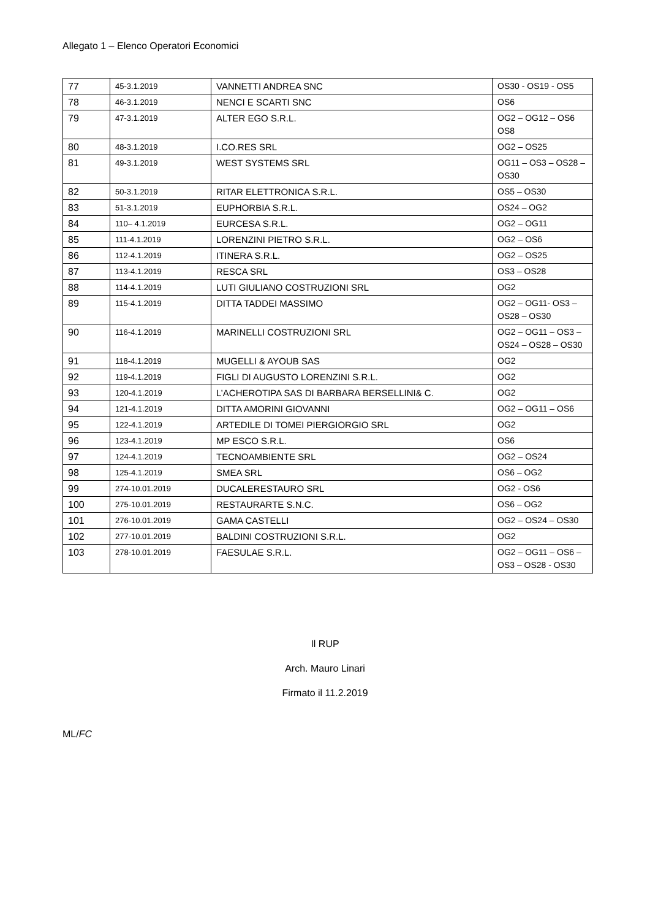Allegato 1 – Elenco Operatori Economici
| 77 | 45-3.1.2019 | VANNETTI ANDREA SNC | OS30 - OS19 - OS5 |
| 78 | 46-3.1.2019 | NENCI E SCARTI SNC | OS6 |
| 79 | 47-3.1.2019 | ALTER EGO S.R.L. | OG2 – OG12 – OS6 OS8 |
| 80 | 48-3.1.2019 | I.CO.RES SRL | OG2 – OS25 |
| 81 | 49-3.1.2019 | WEST SYSTEMS SRL | OG11 – OS3 – OS28 – OS30 |
| 82 | 50-3.1.2019 | RITAR ELETTRONICA S.R.L. | OS5 – OS30 |
| 83 | 51-3.1.2019 | EUPHORBIA S.R.L. | OS24 – OG2 |
| 84 | 110– 4.1.2019 | EURCESA S.R.L. | OG2 – OG11 |
| 85 | 111-4.1.2019 | LORENZINI PIETRO S.R.L. | OG2 – OS6 |
| 86 | 112-4.1.2019 | ITINERA S.R.L. | OG2 – OS25 |
| 87 | 113-4.1.2019 | RESCA SRL | OS3 – OS28 |
| 88 | 114-4.1.2019 | LUTI GIULIANO COSTRUZIONI SRL | OG2 |
| 89 | 115-4.1.2019 | DITTA TADDEI MASSIMO | OG2 – OG11- OS3 – OS28 – OS30 |
| 90 | 116-4.1.2019 | MARINELLI COSTRUZIONI SRL | OG2 – OG11 – OS3 – OS24 – OS28 – OS30 |
| 91 | 118-4.1.2019 | MUGELLI & AYOUB SAS | OG2 |
| 92 | 119-4.1.2019 | FIGLI DI AUGUSTO LORENZINI S.R.L. | OG2 |
| 93 | 120-4.1.2019 | L’ACHEROTIPA SAS DI BARBARA BERSELLINI& C. | OG2 |
| 94 | 121-4.1.2019 | DITTA AMORINI GIOVANNI | OG2 – OG11 – OS6 |
| 95 | 122-4.1.2019 | ARTEDILE DI TOMEI PIERGIORGIO SRL | OG2 |
| 96 | 123-4.1.2019 | MP ESCO S.R.L. | OS6 |
| 97 | 124-4.1.2019 | TECNOAMBIENTE SRL | OG2 – OS24 |
| 98 | 125-4.1.2019 | SMEA SRL | OS6 – OG2 |
| 99 | 274-10.01.2019 | DUCALERESTAURO SRL | OG2 - OS6 |
| 100 | 275-10.01.2019 | RESTAURARTE S.N.C. | OS6 – OG2 |
| 101 | 276-10.01.2019 | GAMA CASTELLI | OG2 – OS24 – OS30 |
| 102 | 277-10.01.2019 | BALDINI COSTRUZIONI S.R.L. | OG2 |
| 103 | 278-10.01.2019 | FAESULAE S.R.L. | OG2 – OG11 – OS6 – OS3 – OS28 - OS30 |
Il RUP
Arch. Mauro Linari
Firmato il 11.2.2019
ML/FC